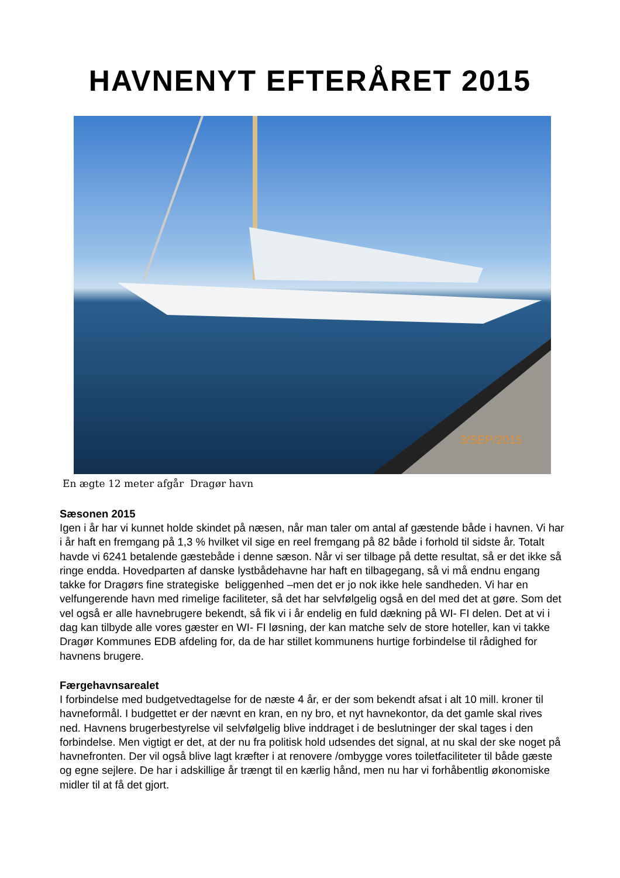HAVNENYT EFTERÅRET 2015
3/SEP/2015
En ægte 12 meter afgår Dragør havn
Sæsonen 2015
Igen i år har vi kunnet holde skindet på næsen, når man taler om antal af gæstende både i havnen. Vi har i år haft en fremgang på 1,3 % hvilket vil sige en reel fremgang på 82 både i forhold til sidste år. Totalt havde vi 6241 betalende gæstebåde i denne sæson. Når vi ser tilbage på dette resultat, så er det ikke så ringe endda. Hovedparten af danske lystbådehavne har haft en tilbagegang, så vi må endnu engang takke for Dragørs fine strategiske beliggenhed –men det er jo nok ikke hele sandheden. Vi har en velfungerende havn med rimelige faciliteter, så det har selvfølgelig også en del med det at gøre. Som det vel også er alle havnebrugere bekendt, så fik vi i år endelig en fuld dækning på WI- FI delen. Det at vi i dag kan tilbyde alle vores gæster en WI- FI løsning, der kan matche selv de store hoteller, kan vi takke Dragør Kommunes EDB afdeling for, da de har stillet kommunens hurtige forbindelse til rådighed for havnens brugere.
Færgehavnsarealet
I forbindelse med budgetvedtagelse for de næste 4 år, er der som bekendt afsat i alt 10 mill. kroner til havneformål. I budgettet er der nævnt en kran, en ny bro, et nyt havnekontor, da det gamle skal rives ned. Havnens brugerbestyrelse vil selvfølgelig blive inddraget i de beslutninger der skal tages i den forbindelse. Men vigtigt er det, at der nu fra politisk hold udsendes det signal, at nu skal der ske noget på havnefronten. Der vil også blive lagt kræfter i at renovere /ombygge vores toiletfaciliteter til både gæste og egne sejlere. De har i adskillige år trængt til en kærlig hånd, men nu har vi forhåbentlig økonomiske midler til at få det gjort.